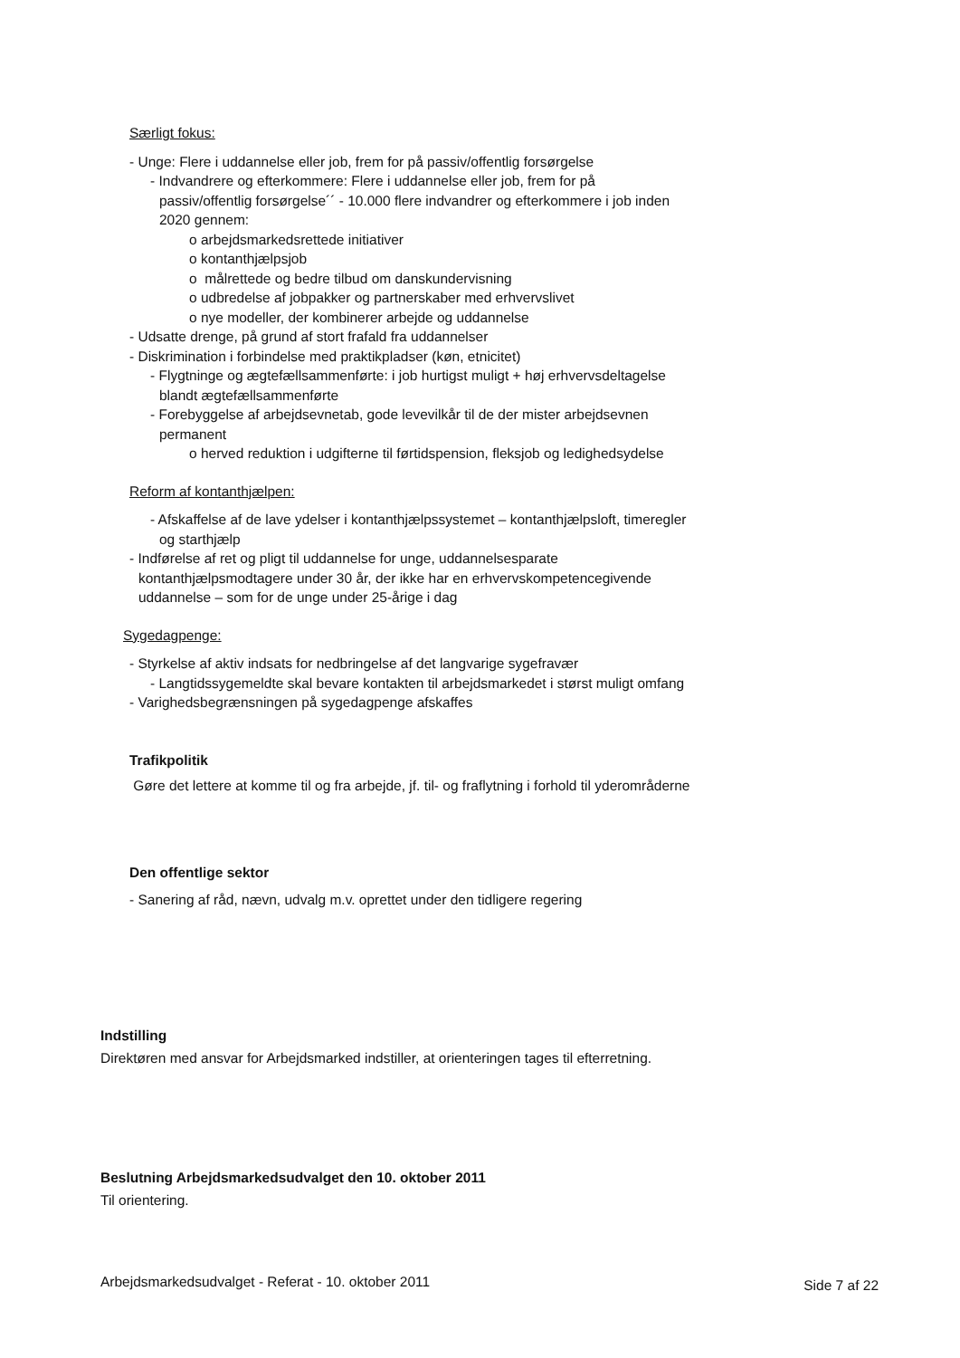Særligt fokus:
- Unge: Flere i uddannelse eller job, frem for på passiv/offentlig forsørgelse
- Indvandrere og efterkommere: Flere i uddannelse eller job, frem for på passiv/offentlig forsørgelse´´ - 10.000 flere indvandrer og efterkommere i job inden 2020 gennem:
o arbejdsmarkedsrettede initiativer
o kontanthjælpsjob
o målrettede og bedre tilbud om danskundervisning
o udbredelse af jobpakker og partnerskaber med erhvervslivet
o nye modeller, der kombinerer arbejde og uddannelse
- Udsatte drenge, på grund af stort frafald fra uddannelser
- Diskrimination i forbindelse med praktikpladser (køn, etnicitet)
- Flygtninge og ægtefællsammenførte: i job hurtigst muligt + høj erhvervsdeltagelse blandt ægtefællsammenførte
- Forebyggelse af arbejdsevnetab, gode levevilkår til de der mister arbejdsevnen permanent
o herved reduktion i udgifterne til førtidspension, fleksjob og ledighedsydelse
Reform af kontanthjælpen:
- Afskaffelse af de lave ydelser i kontanthjælpssystemet – kontanthjælpsloft, timeregler og starthjælp
- Indførelse af ret og pligt til uddannelse for unge, uddannelsesparate kontanthjælpsmodtagere under 30 år, der ikke har en erhvervskompetencegivende uddannelse – som for de unge under 25-årige i dag
Sygedagpenge:
- Styrkelse af aktiv indsats for nedbringelse af det langvarige sygefravær
- Langtidssygemeldte skal bevare kontakten til arbejdsmarkedet i størst muligt omfang
- Varighedsbegrænsningen på sygedagpenge afskaffes
Trafikpolitik
Gøre det lettere at komme til og fra arbejde, jf. til- og fraflytning i forhold til yderområderne
Den offentlige sektor
- Sanering af råd, nævn, udvalg m.v. oprettet under den tidligere regering
Indstilling
Direktøren med ansvar for Arbejdsmarked indstiller, at orienteringen tages til efterretning.
Beslutning Arbejdsmarkedsudvalget den 10. oktober 2011
Til orientering.
Arbejdsmarkedsudvalget - Referat - 10. oktober 2011 Side 7 af 22